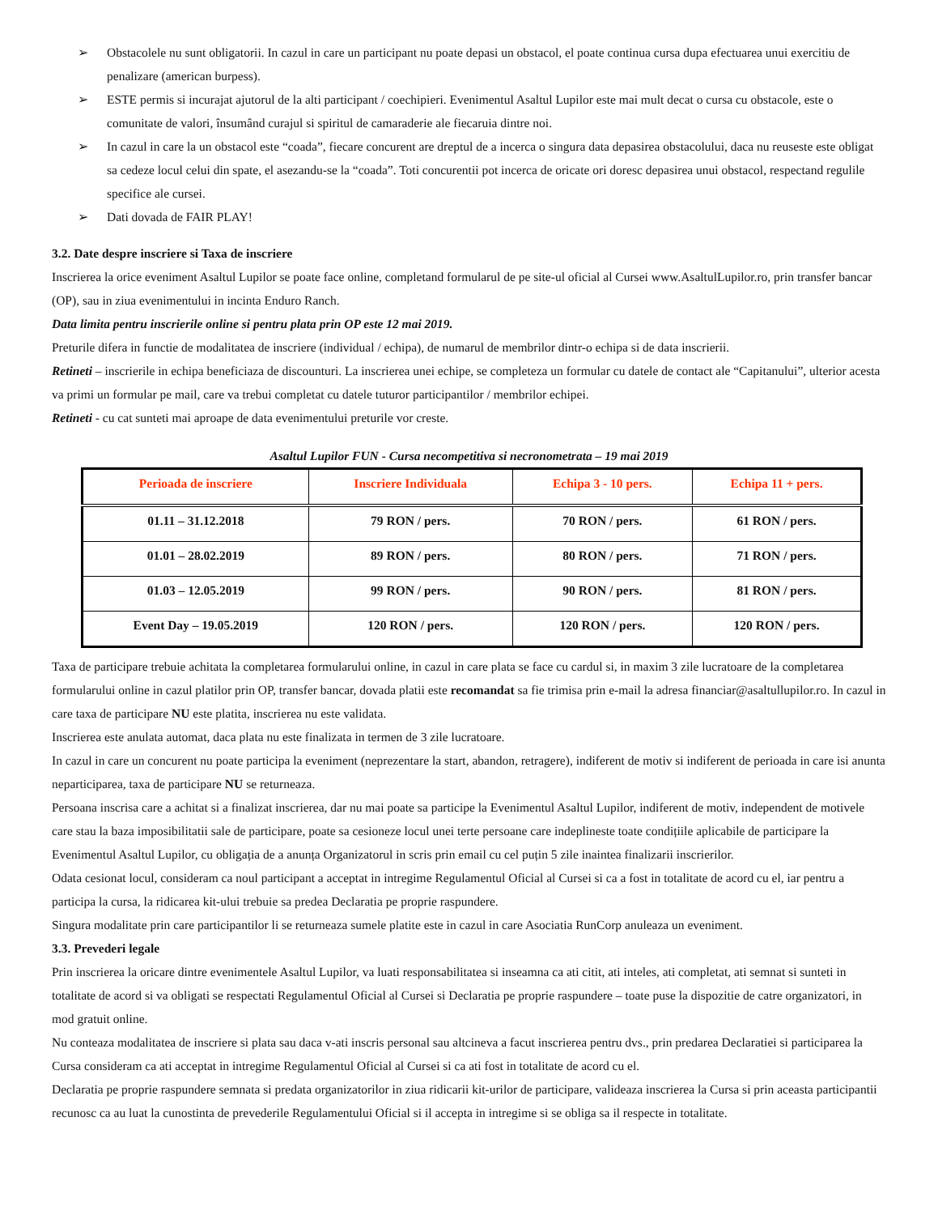➢ Obstacolele nu sunt obligatorii. In cazul in care un participant nu poate depasi un obstacol, el poate continua cursa dupa efectuarea unui exercitiu de penalizare (american burpess).
➢ ESTE permis si incurajat ajutorul de la alti participant / coechipieri. Evenimentul Asaltul Lupilor este mai mult decat o cursa cu obstacole, este o comunitate de valori, însumând curajul si spiritul de camaraderie ale fiecaruia dintre noi.
➢ In cazul in care la un obstacol este “coada”, fiecare concurent are dreptul de a incerca o singura data depasirea obstacolului, daca nu reuseste este obligat sa cedeze locul celui din spate, el asezandu-se la “coada”. Toti concurentii pot incerca de oricate ori doresc depasirea unui obstacol, respectand regulile specifice ale cursei.
➢ Dati dovada de FAIR PLAY!
3.2. Date despre inscriere si Taxa de inscriere
Inscrierea la orice eveniment Asaltul Lupilor se poate face online, completand formularul de pe site-ul oficial al Cursei www.AsaltulLupilor.ro, prin transfer bancar (OP), sau in ziua evenimentului in incinta Enduro Ranch.
Data limita pentru inscrierile online si pentru plata prin OP este 12 mai 2019.
Preturile difera in functie de modalitatea de inscriere (individual / echipa), de numarul de membrilor dintr-o echipa si de data inscrierii.
Retineti – inscrierile in echipa beneficiaza de discounturi. La inscrierea unei echipe, se completeza un formular cu datele de contact ale “Capitanului”, ulterior acesta va primi un formular pe mail, care va trebui completat cu datele tuturor participantilor / membrilor echipei.
Retineti - cu cat sunteti mai aproape de data evenimentului preturile vor creste.
Asaltul Lupilor FUN - Cursa necompetitiva si necronometrata – 19 mai 2019
| Perioada de inscriere | Inscriere Individuala | Echipa 3 - 10 pers. | Echipa 11 + pers. |
| --- | --- | --- | --- |
| 01.11 – 31.12.2018 | 79 RON / pers. | 70 RON / pers. | 61 RON / pers. |
| 01.01 – 28.02.2019 | 89 RON / pers. | 80 RON / pers. | 71 RON / pers. |
| 01.03 – 12.05.2019 | 99 RON / pers. | 90 RON / pers. | 81 RON / pers. |
| Event Day – 19.05.2019 | 120 RON / pers. | 120 RON / pers. | 120 RON / pers. |
Taxa de participare trebuie achitata la completarea formularului online, in cazul in care plata se face cu cardul si, in maxim 3 zile lucratoare de la completarea formularului online in cazul platilor prin OP, transfer bancar, dovada platii este recomandat sa fie trimisa prin e-mail la adresa financiar@asaltullupilor.ro. In cazul in care taxa de participare NU este platita, inscrierea nu este validata.
Inscrierea este anulata automat, daca plata nu este finalizata in termen de 3 zile lucratoare.
In cazul in care un concurent nu poate participa la eveniment (neprezentare la start, abandon, retragere), indiferent de motiv si indiferent de perioada in care isi anunta neparticiparea, taxa de participare NU se returneaza.
Persoana inscrisa care a achitat si a finalizat inscrierea, dar nu mai poate sa participe la Evenimentul Asaltul Lupilor, indiferent de motiv, independent de motivele care stau la baza imposibilitatii sale de participare, poate sa cesioneze locul unei terte persoane care indeplineste toate condițiile aplicabile de participare la Evenimentul Asaltul Lupilor, cu obligația de a anunța Organizatorul in scris prin email cu cel puțin 5 zile inaintea finalizarii inscrierilor.
Odata cesionat locul, consideram ca noul participant a acceptat in intregime Regulamentul Oficial al Cursei si ca a fost in totalitate de acord cu el, iar pentru a participa la cursa, la ridicarea kit-ului trebuie sa predea Declaratia pe proprie raspundere.
Singura modalitate prin care participantilor li se returneaza sumele platite este in cazul in care Asociatia RunCorp anuleaza un eveniment.
3.3. Prevederi legale
Prin inscrierea la oricare dintre evenimentele Asaltul Lupilor, va luati responsabilitatea si inseamna ca ati citit, ati inteles, ati completat, ati semnat si sunteti in totalitate de acord si va obligati se respectati Regulamentul Oficial al Cursei si Declaratia pe proprie raspundere – toate puse la dispozitie de catre organizatori, in mod gratuit online.
Nu conteaza modalitatea de inscriere si plata sau daca v-ati inscris personal sau altcineva a facut inscrierea pentru dvs., prin predarea Declaratiei si participarea la Cursa consideram ca ati acceptat in intregime Regulamentul Oficial al Cursei si ca ati fost in totalitate de acord cu el.
Declaratia pe proprie raspundere semnata si predata organizatorilor in ziua ridicarii kit-urilor de participare, valideaza inscrierea la Cursa si prin aceasta participantii recunosc ca au luat la cunostinta de prevederile Regulamentului Oficial si il accepta in intregime si se obliga sa il respecte in totalitate.